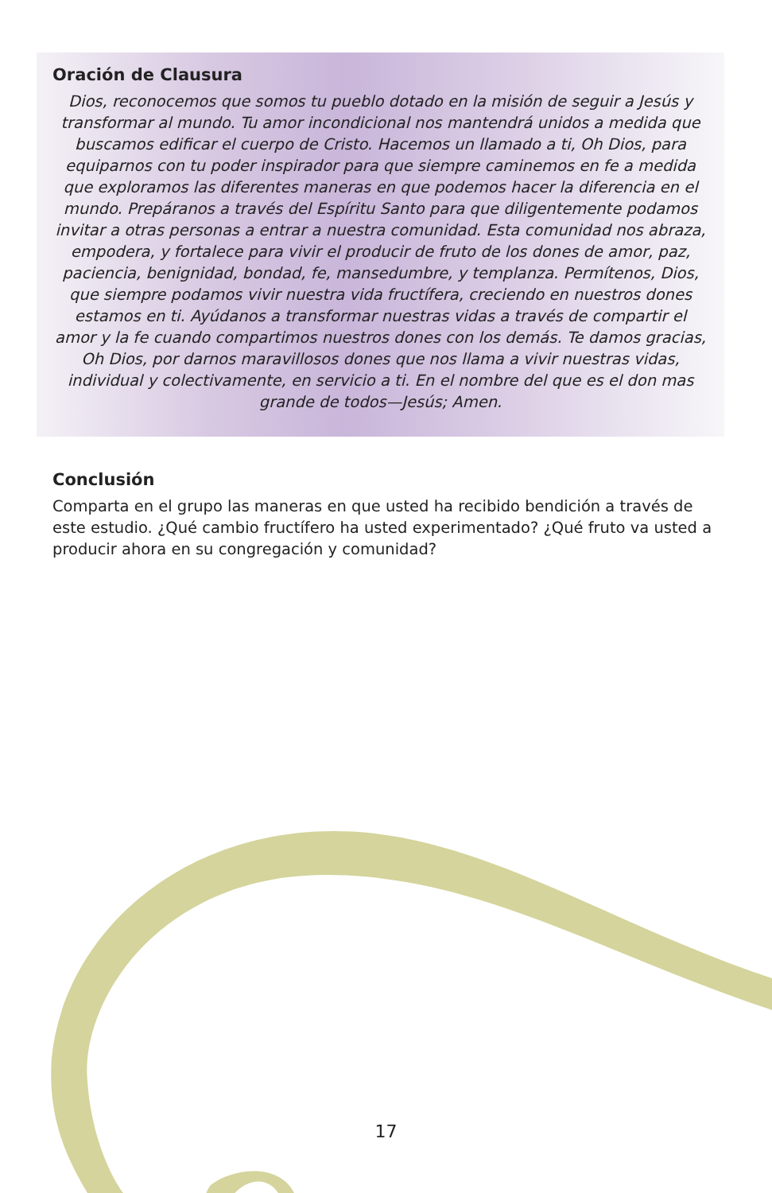Oración de Clausura
Dios, reconocemos que somos tu pueblo dotado en la misión de seguir a Jesús y transformar al mundo. Tu amor incondicional nos mantendrá unidos a medida que buscamos edificar el cuerpo de Cristo. Hacemos un llamado a ti, Oh Dios, para equiparnos con tu poder inspirador para que siempre caminemos en fe a medida que exploramos las diferentes maneras en que podemos hacer la diferencia en el mundo. Prepáranos a través del Espíritu Santo para que diligentemente podamos invitar a otras personas a entrar a nuestra comunidad. Esta comunidad nos abraza, empodera, y fortalece para vivir el producir de fruto de los dones de amor, paz, paciencia, benignidad, bondad, fe, mansedumbre, y templanza. Permítenos, Dios, que siempre podamos vivir nuestra vida fructífera, creciendo en nuestros dones estamos en ti. Ayúdanos a transformar nuestras vidas a través de compartir el amor y la fe cuando compartimos nuestros dones con los demás. Te damos gracias, Oh Dios, por darnos maravillosos dones que nos llama a vivir nuestras vidas, individual y colectivamente, en servicio a ti. En el nombre del que es el don mas grande de todos—Jesús; Amen.
Conclusión
Comparta en el grupo las maneras en que usted ha recibido bendición a través de este estudio. ¿Qué cambio fructífero ha usted experimentado? ¿Qué fruto va usted a producir ahora en su congregación y comunidad?
17